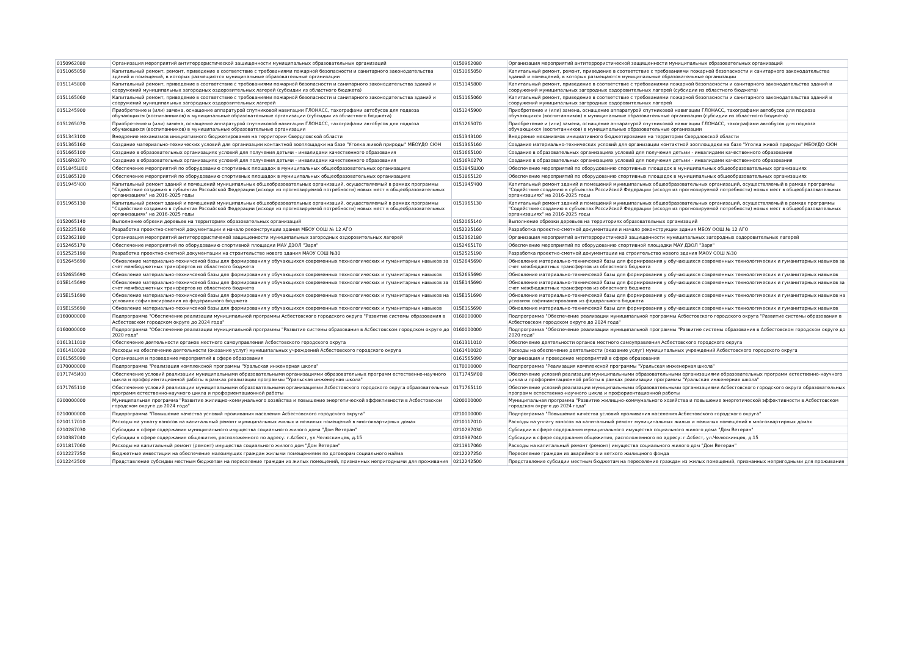| 0150962080 | Организация мероприятий антитеррористической защищенности муниципальных образовательных организаций | 0150962080 | Организация мероприятий антитеррористической защищенности муниципальных образовательных организаций |
| 0151065050 | Капитальный ремонт, ремонт, приведение в соответствие с требованиями пожарной безопасности и санитарного законодательства зданий и помещений, в которых размещаются муниципальные образовательные организации | 0151065050 | Капитальный ремонт, ремонт, приведение в соответствие с требованиями пожарной безопасности и санитарного законодательства зданий и помещений, в которых размещаются муниципальные образовательные организации |
| 0151145800 | Капитальный ремонт, приведение в соответствие с требованиями пожарной безопасности и санитарного законодательства зданий и сооружений муниципальных загородных оздоровительных лагерей (субсидии из областного бюджета) | 0151145800 | Капитальный ремонт, приведение в соответствие с требованиями пожарной безопасности и санитарного законодательства зданий и сооружений муниципальных загородных оздоровительных лагерей (субсидии из областного бюджета) |
| 0151165060 | Капитальный ремонт, приведение в соответствие с требованиями пожарной безопасности и санитарного законодательства зданий и сооружений муниципальных загородных оздоровительных лагерей | 0151165060 | Капитальный ремонт, приведение в соответствие с требованиями пожарной безопасности и санитарного законодательства зданий и сооружений муниципальных загородных оздоровительных лагерей |
| 0151245900 | Приобретение и (или) замена, оснащение аппаратурой спутниковой навигации ГЛОНАСС, тахографами автобусов для подвоза обучающихся (воспитанников) в муниципальные образовательные организации (субсидии из областного бюджета) | 0151245900 | Приобретение и (или) замена, оснащение аппаратурой спутниковой навигации ГЛОНАСС, тахографами автобусов для подвоза обучающихся (воспитанников) в муниципальные образовательные организации (субсидии из областного бюджета) |
| 0151265070 | Приобретение и (или) замена, оснащение аппаратурой спутниковой навигации ГЛОНАСС, тахографами автобусов для подвоза обучающихся (воспитанников) в муниципальные образовательные организации | 0151265070 | Приобретение и (или) замена, оснащение аппаратурой спутниковой навигации ГЛОНАСС, тахографами автобусов для подвоза обучающихся (воспитанников) в муниципальные образовательные организации |
| 0151343100 | Внедрение механизмов инициативного бюджетирования на территории Свердловской области | 0151343100 | Внедрение механизмов инициативного бюджетирования на территории Свердловской области |
| 0151365160 | Создание материально-технических условий для организации контактной зоопло­щадки на базе "Уголка живой природы" МБОУДО СЮН | 0151365160 | Создание материально-технических условий для организации контактной зоопло­щадки на базе "Уголка живой природы" МБОУДО СЮН |
| 0151665100 | Создание в образовательных организациях условий для получения детьми - инвалидами качественного образования | 0151665100 | Создание в образовательных организациях условий для получения детьми - инвалидами качественного образования |
| 01516R0270 | Создание в образовательных организациях условий для получения детьми - инвалидами качественного образования | 01516R0270 | Создание в образовательных организациях условий для получения детьми - инвалидами качественного образования |
| 0151845Ш00 | Обеспечение мероприятий по оборудованию спортивных площадок в муниципальных общеобразовательных организациях | 0151845Ш00 | Обеспечение мероприятий по оборудованию спортивных площадок в муниципальных общеобразовательных организациях |
| 0151865120 | Обеспечение мероприятий по оборудованию спортивных площадок в муниципальных общеобразовательных организациях | 0151865120 | Обеспечение мероприятий по оборудованию спортивных площадок в муниципальных общеобразовательных организациях |
| 0151945Ч00 | Капитальный ремонт зданий и помещений муниципальных общеобразовательных организаций, осуществляемый в рамках программы "Содействие созданию в субъектах Российской Федерации (исходя из прогнозируемой потребности) новых мест в общеобразовательных организациях" на 2016-2025 годы | 0151945Ч00 | Капитальный ремонт зданий и помещений муниципальных общеобразовательных организаций, осуществляемый в рамках программы "Содействие созданию в субъектах Российской Федерации (исходя из прогнозируемой потребности) новых мест в общеобразовательных организациях" на 2016-2025 годы |
| 0151965130 | Капитальный ремонт зданий и помещений муниципальных общеобразовательных организаций, осуществляемый в рамках программы "Содействие созданию в субъектах Российской Федерации (исходя из прогнозируемой потребности) новых мест в общеобразовательных организациях" на 2016-2025 годы | 0151965130 | Капитальный ремонт зданий и помещений муниципальных общеобразовательных организаций, осуществляемый в рамках программы "Содействие созданию в субъектах Российской Федерации (исходя из прогнозируемой потребности) новых мест в общеобразовательных организациях" на 2016-2025 годы |
| 0152065140 | Выполнение обрезки деревьев на территориях образовательных организаций | 0152065140 | Выполнение обрезки деревьев на территориях образовательных организаций |
| 0152225160 | Разработка проектно-сметной документации и начало реконструкции здания МБОУ ООШ № 12 АГО | 0152225160 | Разработка проектно-сметной документации и начало реконструкции здания МБОУ ООШ № 12 АГО |
| 0152362180 | Организация мероприятий антитеррористичекой защищенности муниципальных загородных оздоровительных лагерей | 0152362180 | Организация мероприятий антитеррористичекой защищенности муниципальных загородных оздоровительных лагерей |
| 0152465170 | Обеспечение мероприятий по оборудованию спортивной площадки МАУ ДЗОЛ "Заря" | 0152465170 | Обеспечение мероприятий по оборудованию спортивной площадки МАУ ДЗОЛ "Заря" |
| 0152525190 | Разработка проектно-сметной документации на строительство нового здания МАОУ СОШ №30 | 0152525190 | Разработка проектно-сметной документации на строительство нового здания МАОУ СОШ №30 |
| 0152645690 | Обновление материально-техничсекой базы для формирования у обучающихся современных технологических и гуманитарных навыков за счет межбюджетных трансфертов из областного бюджета | 0152645690 | Обновление материально-техничсекой базы для формирования у обучающихся современных технологических и гуманитарных навыков за счет межбюджетных трансфертов из областного бюджета |
| 01526S5690 | Обновление материально-техничсекой базы для формирования у обучающихся современных технологических и гуманитарных навыков | 01526S5690 | Обновление материально-техничсекой базы для формирования у обучающихся современных технологических и гуманитарных навыков |
| 015E145690 | Обновление материально-техничсекой базы для формирования у обучающихся современных технологических и гуманитарных навыков за счет межбюджетных трансфертов из областного бюджета | 015E145690 | Обновление материально-техничсекой базы для формирования у обучающихся современных технологических и гуманитарных навыков за счет межбюджетных трансфертов из областного бюджета |
| 015E151690 | Обновление материально-техничсекой базы для формирования у обучающихся современных технологических и гуманитарных навыков на условиях софинансирования из федерального бюджета | 015E151690 | Обновление материально-техничсекой базы для формирования у обучающихся современных технологических и гуманитарных навыков на условиях софинансирования из федерального бюджета |
| 015E1S5690 | Обновление материально-техничсекой базы для формирования у обучающихся современных технологических и гуманитарных навыков | 015E1S5690 | Обновление материально-техничсекой базы для формирования у обучающихся современных технологических и гуманитарных навыков |
| 0160000000 | Подпрограмма "Обеспечение реализации муниципальной программы Асбестовского городского округа "Развитие системы образования в Асбестовском городском округе до 2024 года" | 0160000000 | Подпрограмма "Обеспечение реализации муниципальной программы Асбестовского городского округа "Развитие системы образования в Асбестовском городском округе до 2024 года" |
| 0160000000 | Подпрограмма "Обеспечение реализации муниципальной программы "Развитие системы образования в Асбестовском городском округе до 2020 года" | 0160000000 | Подпрограмма "Обеспечение реализации муниципальной программы "Развитие системы образования в Асбестовском городском округе до 2020 года" |
| 0161311010 | Обеспечение деятельности органов местного самоуправления Асбестовского городского округа | 0161311010 | Обеспечение деятельности органов местного самоуправления Асбестовского городского округа |
| 0161410020 | Расходы на обеспечение деятельности (оказание услуг) муниципальных учреждений Асбестовского городского округа | 0161410020 | Расходы на обеспечение деятельности (оказание услуг) муниципальных учреждений Асбестовского городского округа |
| 0161565090 | Организация и проведение мероприятий в сфере образования | 0161565090 | Организация и проведение мероприятий в сфере образования |
| 0170000000 | Подпрограмма "Реализация комплексной программы "Уральская инженерная школа" | 0170000000 | Подпрограмма "Реализация комплексной программы "Уральская инженерная школа" |
| 0171745И00 | Обеспечение условий реализации муниципальными образовательными организациями образовательных программ естественно-научного цикла и профориентационной работы в рамках реализации программы "Уральская инженерная школа" | 0171745И00 | Обеспечение условий реализации муниципальными образовательными организациями образовательных программ естественно-научного цикла и профориентационной работы в рамках реализации программы "Уральская инженерная школа" |
| 0171765110 | Обеспечение условий реализации муниципальными образовательными организациями Асбестовского городского округа образовательных программ естественно-научного цикла и профориентационной работы | 0171765110 | Обеспечение условий реализации муниципальными образовательными организациями Асбестовского городского округа образовательных программ естественно-научного цикла и профориентационной работы |
| 0200000000 | Муниципальная программа "Развитие жилищно-коммунального хозяйства и повышение энергетической эффективности в Асбестовском городском округе до 2024 года" | 0200000000 | Муниципальная программа "Развитие жилищно-коммунального хозяйства и повышение энергетической эффективности в Асбестовском городском округе до 2024 года" |
| 0210000000 | Подпрограмма "Повышение качества условий проживания населения Асбестовского городского округа" | 0210000000 | Подпрограмма "Повышение качества условий проживания населения Асбестовского городского округа" |
| 0210117010 | Расходы на уплату взносов на капитальный ремонт муниципальных жилых и нежилых помещений в многоквартирных домах | 0210117010 | Расходы на уплату взносов на капитальный ремонт муниципальных жилых и нежилых помещений в многоквартирных домах |
| 0210287030 | Субсидии в сфере содержания муниципального имущества социального жилого дома "Дом Ветеран" | 0210287030 | Субсидии в сфере содержания муниципального имущества социального жилого дома "Дом Ветеран" |
| 0210387040 | Субсидии в сфере содержания общежития, расположенного по адресу: г.Асбест, ул.Челюскинцев, д.15 | 0210387040 | Субсидии в сфере содержания общежития, расположенного по адресу: г.Асбест, ул.Челюскинцев, д.15 |
| 0211817060 | Расходы на капитальный ремонт (ремонт) имущества социального жилого дом "Дом Ветеран" | 0211817060 | Расходы на капитальный ремонт (ремонт) имущества социального жилого дом "Дом Ветеран" |
| 0212227250 | Бюджетные инвестиции на обеспечение малоимущих граждан жилыми помещениями по договорам социального найма | 0212227250 | Переселение граждан из аварийного и ветхого жилищного фонда |
| 0212242500 | Представление субсидии местным бюджетам на переселение граждан из жилых помещений, признанных непригодными для проживания | 0212242500 | Представление субсидии местным бюджетам на переселение граждан из жилых помещений, признанных непригодными для проживания |